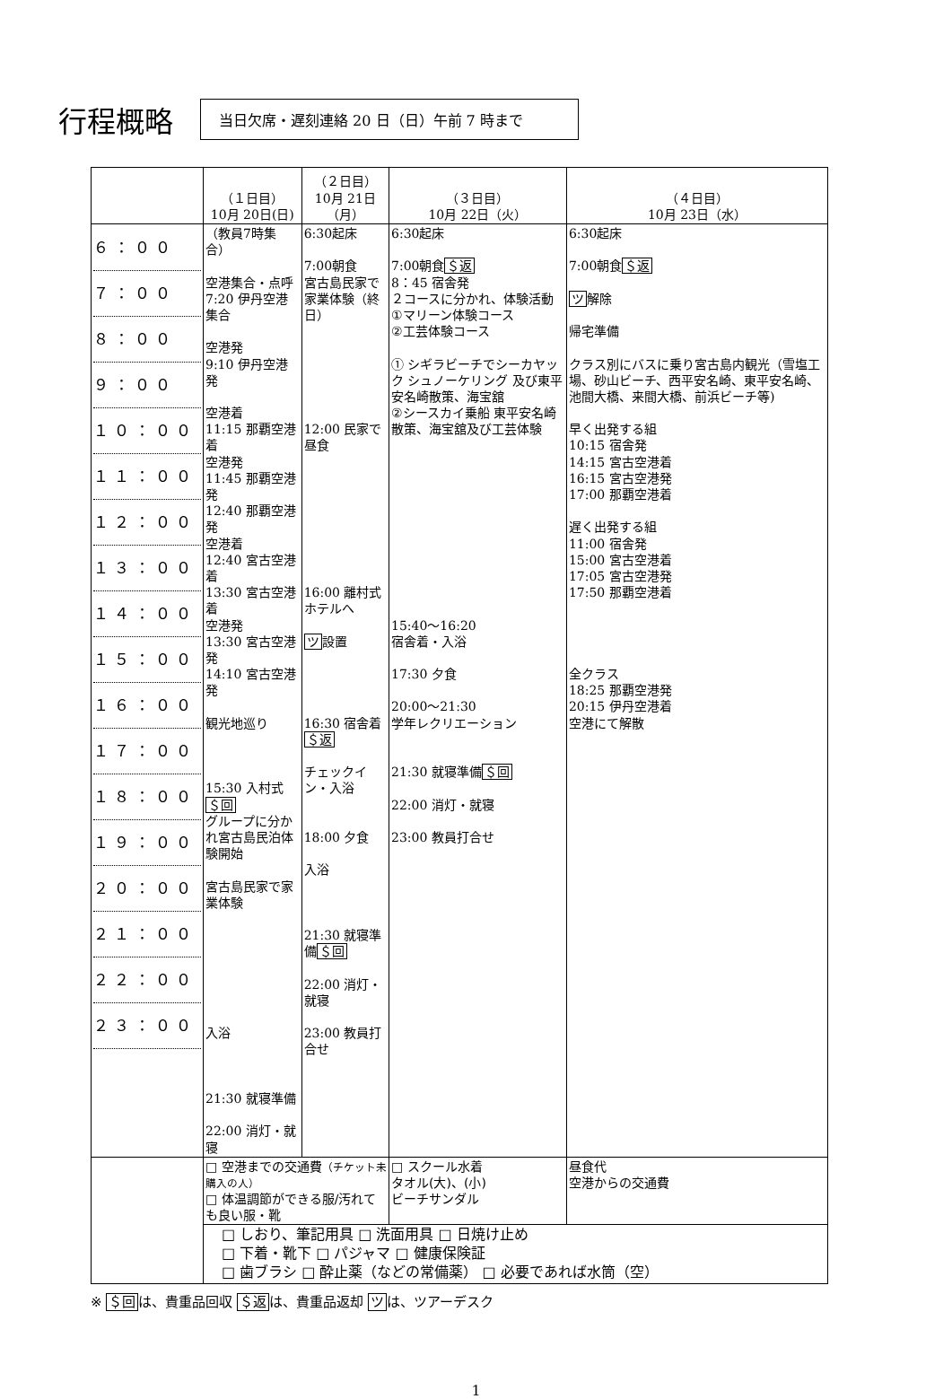行程概略
当日欠席・遅刻連絡 20 日（日）午前 7 時まで
| | （１日目） 10月 20日(日) | （２日目） 10月 21日（月） | （３日目） 10月 22日（火） | （４日目） 10月 23日（水） |
| --- | --- | --- | --- | --- |
| ６：００ ７：００ ８：００ ９：００ １０：００ １１：００ １２：００ １３：００ １４：００ １５：００ １６：００ １７：００ １８：００ １９：００ ２０：００ ２１：００ ２２：００ ２３：００ | （教員7時集合） 空港集合・点呼 7:20 伊丹空港集合 空港発 9:10 伊丹空港発 空港着 11:15 那覇空港着 空港発 11:45 那覇空港発 12:40 那覇空港発 空港着 12:40 宮古空港着 13:30 宮古空港着 空港発 13:30 宮古空港発 14:10 宮古空港発 観光地巡り 15:30 入村式 ＄回 グループに分かれ宮古島民泊体験開始 宮古島民家で家業体験 入浴 21:30 就寝準備 22:00 消灯・就寝 | 6:30起床 7:00朝食 宮古島民家で家業体験（終日） 12:00 民家で昼食 16:00 離村式 ホテルへ ツ 設置 16:30 宿舎着 ＄返 チェックイン・入浴 18:00 夕食 入浴 21:30 就寝準備 ＄回 22:00 消灯・就寝 23:00 教員打合せ | 6:30起床 7:00朝食 ＄返 8：45 宿舎発 ２コースに分かれ、体験活動 ①マリーン体験コース ②工芸体験コース ① シギラビーチでシーカヤック シュノーケリング 及び東平安名崎散策、海宝舘 ②シースカイ乗船 東平安名崎散策、海宝舘及び工芸体験 15:40～16:20 宿舎着・入浴 17:30 夕食 20:00～21:30 学年レクリエーション 21:30 就寝準備 ＄回 22:00 消灯・就寝 23:00 教員打合せ | 6:30起床 7:00朝食 ＄返 ツ 解除 帰宅準備 クラス別にバスに乗り宮古島内観光（雪塩工場、砂山ビーチ、西平安名崎、東平安名崎、池間大橋、来間大橋、前浜ビーチ等) 早く出発する組 10:15 宿舎発 14:15 宮古空港着 16:15 宮古空港発 17:00 那覇空港着 遅く出発する組 11:00 宿舎発 15:00 宮古空港着 17:05 宮古空港発 17:50 那覇空港着 全クラス 18:25 那覇空港発 20:15 伊丹空港着 空港にて解散 |
| | □ 空港までの交通費 （チケット未購入の人） □ 体温調節ができる服/汚れても良い服・靴 | | □ スクール水着 タオル(大)、(小) ビーチサンダル | 昼食代 空港からの交通費 |
| | □ しおり、筆記用具 □ 洗面用具 □ 日焼け止め □ 下着・靴下 □ パジャマ □ 健康保険証 □ 歯ブラシ □ 酔止薬（などの常備薬） □ 必要であれば水筒（空） | | | |
※ ＄回は、貴重品回収 ＄返は、貴重品返却 ツは、ツアーデスク
1